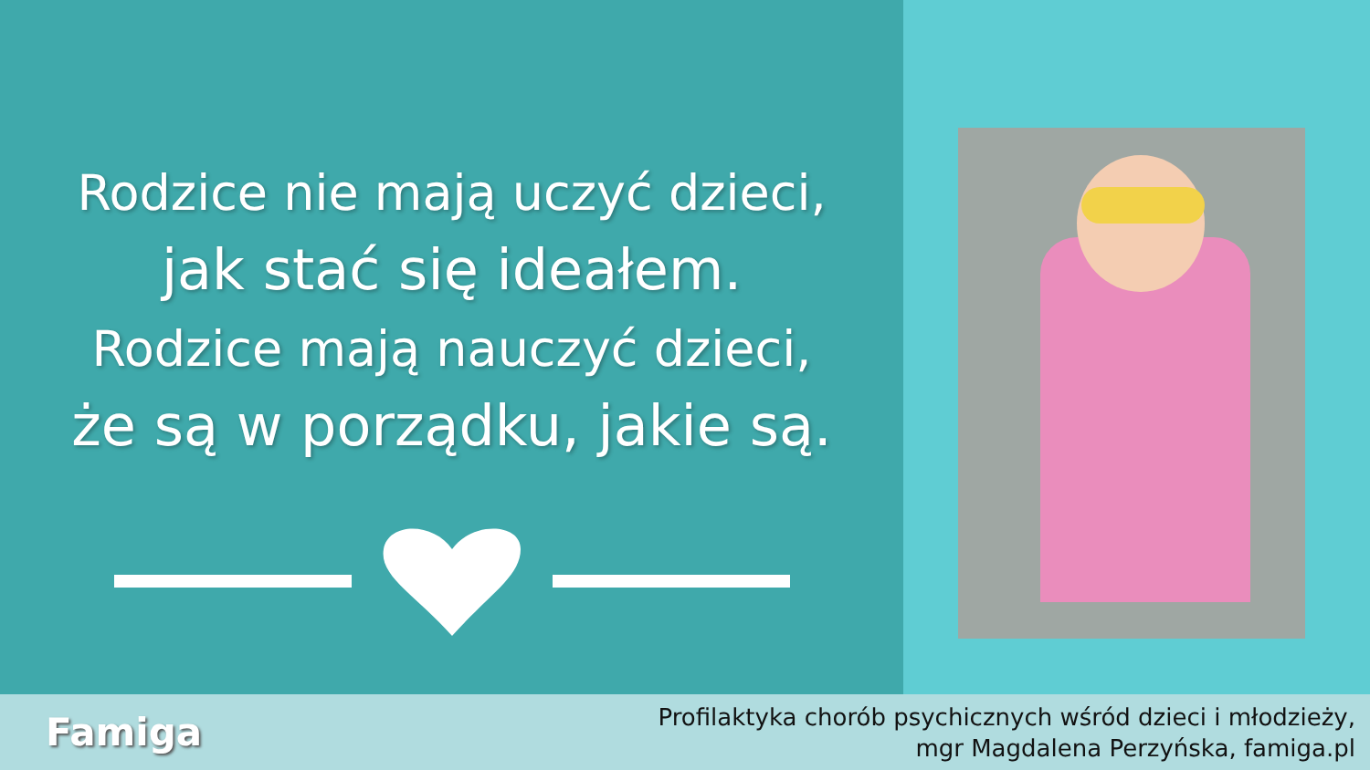Rodzice nie mają uczyć dzieci,
jak stać się ideałem.
Rodzice mają nauczyć dzieci,
że są w porządku, jakie są.
Famiga
Profilaktyka chorób psychicznych wśród dzieci i młodzieży,
mgr Magdalena Perzyńska, famiga.pl